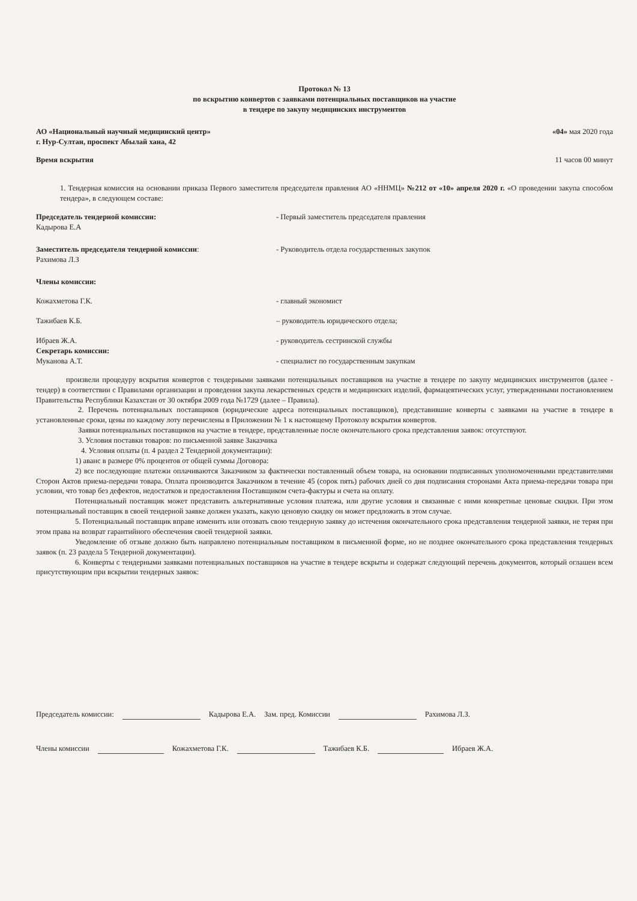Протокол № 13
по вскрытию конвертов с заявками потенциальных поставщиков на участие
в тендере по закупу медицинских инструментов
АО «Национальный научный медицинский центр»
г. Нур-Султан, проспект Абылай хана, 42
«04» мая 2020 года
Время вскрытия 11 часов 00 минут
1. Тендерная комиссия на основании приказа Первого заместителя председателя правления АО «ННМЦ» №212 от «10» апреля 2020 г. «О проведении закупа способом тендера», в следующем составе:
Председатель тендерной комиссии:
Кадырова Е.А
- Первый заместитель председателя правления
Заместитель председателя тендерной комиссии:
Рахимова Л.З
- Руководитель отдела государственных закупок
Члены комиссии:
Кожахметова Г.К. - главный экономист
Тажибаев К.Б. – руководитель юридического отдела;
Ибраев Ж.А. - руководитель сестринской службы
Секретарь комиссии:
Муканова А.Т. - специалист по государственным закупкам
произвели процедуру вскрытия конвертов с тендерными заявками потенциальных поставщиков на участие в тендере по закупу медицинских инструментов (далее - тендер) в соответствии с Правилами организации и проведения закупа лекарственных средств и медицинских изделий, фармацевтических услуг, утвержденными постановлением Правительства Республики Казахстан от 30 октября 2009 года №1729 (далее – Правила).
2. Перечень потенциальных поставщиков (юридические адреса потенциальных поставщиков), представившие конверты с заявками на участие в тендере в установленные сроки, цены по каждому лоту перечислены в Приложении № 1 к настоящему Протоколу вскрытия конвертов.
Заявки потенциальных поставщиков на участие в тендере, представленные после окончательного срока представления заявок: отсутствуют.
3. Условия поставки товаров: по письменной заявке Заказчика
4. Условия оплаты (п. 4 раздел 2 Тендерной документации):
1) аванс в размере 0% процентов от общей суммы Договора:
2) все последующие платежи оплачиваются Заказчиком за фактически поставленный объем товара, на основании подписанных уполномоченными представителями Сторон Актов приема-передачи товара. Оплата производится Заказчиком в течение 45 (сорок пять) рабочих дней со дня подписания сторонами Акта приема-передачи товара при условии, что товар без дефектов, недостатков и предоставления Поставщиком счета-фактуры и счета на оплату.
Потенциальный поставщик может представить альтернативные условия платежа, или другие условия и связанные с ними конкретные ценовые скидки. При этом потенциальный поставщик в своей тендерной заявке должен указать, какую ценовую скидку он может предложить в этом случае.
5. Потенциальный поставщик вправе изменить или отозвать свою тендерную заявку до истечения окончательного срока представления тендерной заявки, не теряя при этом права на возврат гарантийного обеспечения своей тендерной заявки.
Уведомление об отзыве должно быть направлено потенциальным поставщиком в письменной форме, но не позднее окончательного срока представления тендерных заявок (п. 23 раздела 5 Тендерной документации).
6. Конверты с тендерными заявками потенциальных поставщиков на участие в тендере вскрыты и содержат следующий перечень документов, который оглашен всем присутствующим при вскрытии тендерных заявок:
Председатель комиссии: Кадырова Е.А. Зам. пред. Комиссии Рахимова Л.З.
Члены комиссии Кожахметова Г.К. Тажибаев К.Б. Ибраев Ж.А.